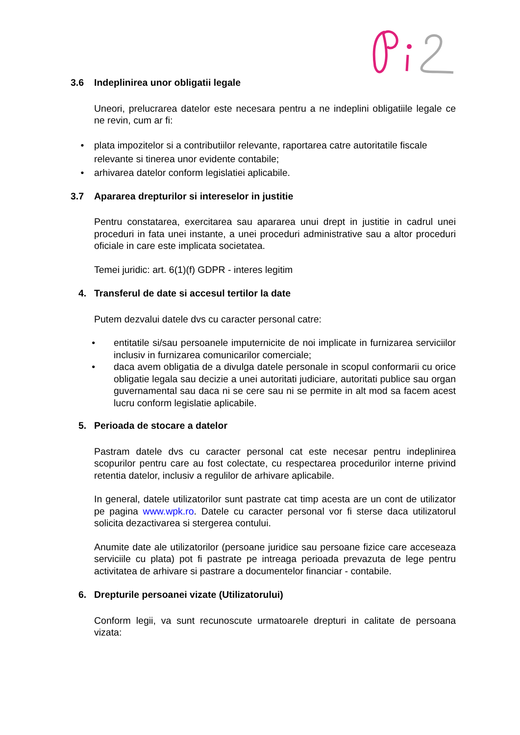3.6 Indeplinirea unor obligatii legale
Uneori, prelucrarea datelor este necesara pentru a ne indeplini obligatiile legale ce ne revin, cum ar fi:
• plata impozitelor si a contributiilor relevante, raportarea catre autoritatile fiscale relevante si tinerea unor evidente contabile;
• arhivarea datelor conform legislatiei aplicabile.
3.7 Apararea drepturilor si intereselor in justitie
Pentru constatarea, exercitarea sau apararea unui drept in justitie in cadrul unei proceduri in fata unei instante, a unei proceduri administrative sau a altor proceduri oficiale in care este implicata societatea.
Temei juridic: art. 6(1)(f) GDPR - interes legitim
4. Transferul de date si accesul tertilor la date
Putem dezvalui datele dvs cu caracter personal catre:
• entitatile si/sau persoanele imputernicite de noi implicate in furnizarea serviciilor inclusiv in furnizarea comunicarilor comerciale;
• daca avem obligatia de a divulga datele personale in scopul conformarii cu orice obligatie legala sau decizie a unei autoritati judiciare, autoritati publice sau organ guvernamental sau daca ni se cere sau ni se permite in alt mod sa facem acest lucru conform legislatie aplicabile.
5. Perioada de stocare a datelor
Pastram datele dvs cu caracter personal cat este necesar pentru indeplinirea scopurilor pentru care au fost colectate, cu respectarea procedurilor interne privind retentia datelor, inclusiv a regulilor de arhivare aplicabile.
In general, datele utilizatorilor sunt pastrate cat timp acesta are un cont de utilizator pe pagina www.wpk.ro. Datele cu caracter personal vor fi sterse daca utilizatorul solicita dezactivarea si stergerea contului.
Anumite date ale utilizatorilor (persoane juridice sau persoane fizice care acceseaza serviciile cu plata) pot fi pastrate pe intreaga perioada prevazuta de lege pentru activitatea de arhivare si pastrare a documentelor financiar - contabile.
6. Drepturile persoanei vizate (Utilizatorului)
Conform legii, va sunt recunoscute urmatoarele drepturi in calitate de persoana vizata: